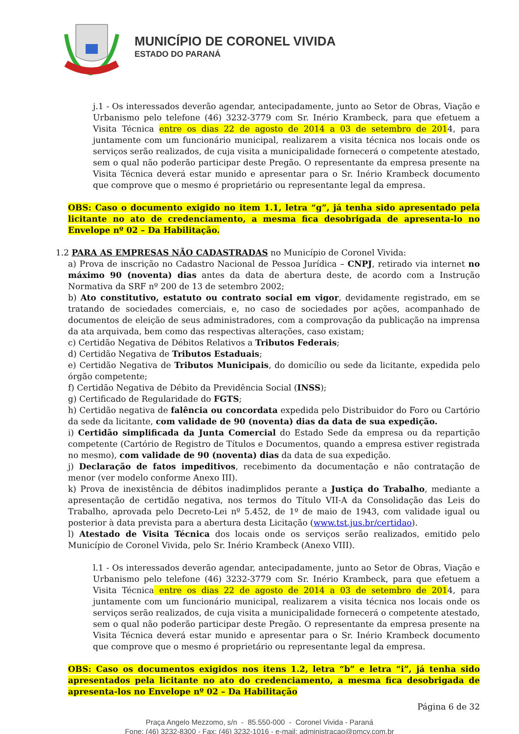MUNICÍPIO DE CORONEL VIVIDA
ESTADO DO PARANÁ
j.1 - Os interessados deverão agendar, antecipadamente, junto ao Setor de Obras, Viação e Urbanismo pelo telefone (46) 3232-3779 com Sr. Inério Krambeck, para que efetuem a Visita Técnica entre os dias 22 de agosto de 2014 a 03 de setembro de 2014, para juntamente com um funcionário municipal, realizarem a visita técnica nos locais onde os serviços serão realizados, de cuja visita a municipalidade fornecerá o competente atestado, sem o qual não poderão participar deste Pregão. O representante da empresa presente na Visita Técnica deverá estar munido e apresentar para o Sr. Inério Krambeck documento que comprove que o mesmo é proprietário ou representante legal da empresa.
OBS: Caso o documento exigido no item 1.1, letra “g”, já tenha sido apresentado pela licitante no ato de credenciamento, a mesma fica desobrigada de apresenta-lo no Envelope nº 02 – Da Habilitação.
1.2 PARA AS EMPRESAS NÃO CADASTRADAS no Município de Coronel Vivida:
a) Prova de inscrição no Cadastro Nacional de Pessoa Jurídica – CNPJ, retirado via internet no máximo 90 (noventa) dias antes da data de abertura deste, de acordo com a Instrução Normativa da SRF nº 200 de 13 de setembro 2002;
b) Ato constitutivo, estatuto ou contrato social em vigor, devidamente registrado, em se tratando de sociedades comerciais, e, no caso de sociedades por ações, acompanhado de documentos de eleição de seus administradores, com a comprovação da publicação na imprensa da ata arquivada, bem como das respectivas alterações, caso existam;
c) Certidão Negativa de Débitos Relativos a Tributos Federais;
d) Certidão Negativa de Tributos Estaduais;
e) Certidão Negativa de Tributos Municipais, do domicílio ou sede da licitante, expedida pelo órgão competente;
f) Certidão Negativa de Débito da Previdência Social (INSS);
g) Certificado de Regularidade do FGTS;
h) Certidão negativa de falência ou concordata expedida pelo Distribuidor do Foro ou Cartório da sede da licitante, com validade de 90 (noventa) dias da data de sua expedição.
i) Certidão simplificada da Junta Comercial do Estado Sede da empresa ou da repartição competente (Cartório de Registro de Títulos e Documentos, quando a empresa estiver registrada no mesmo), com validade de 90 (noventa) dias da data de sua expedição.
j) Declaração de fatos impeditivos, recebimento da documentação e não contratação de menor (ver modelo conforme Anexo III).
k) Prova de inexistência de débitos inadimplidos perante a Justiça do Trabalho, mediante a apresentação de certidão negativa, nos termos do Título VII-A da Consolidação das Leis do Trabalho, aprovada pelo Decreto-Lei nº 5.452, de 1º de maio de 1943, com validade igual ou posterior à data prevista para a abertura desta Licitação (www.tst.jus.br/certidao).
l) Atestado de Visita Técnica dos locais onde os serviços serão realizados, emitido pelo Município de Coronel Vivida, pelo Sr. Inério Krambeck (Anexo VIII).
l.1 - Os interessados deverão agendar, antecipadamente, junto ao Setor de Obras, Viação e Urbanismo pelo telefone (46) 3232-3779 com Sr. Inério Krambeck, para que efetuem a Visita Técnica entre os dias 22 de agosto de 2014 a 03 de setembro de 2014, para juntamente com um funcionário municipal, realizarem a visita técnica nos locais onde os serviços serão realizados, de cuja visita a municipalidade fornecerá o competente atestado, sem o qual não poderão participar deste Pregão. O representante da empresa presente na Visita Técnica deverá estar munido e apresentar para o Sr. Inério Krambeck documento que comprove que o mesmo é proprietário ou representante legal da empresa.
OBS: Caso os documentos exigidos nos itens 1.2, letra “b” e letra “i”, já tenha sido apresentados pela licitante no ato do credenciamento, a mesma fica desobrigada de apresenta-los no Envelope nº 02 – Da Habilitação
Página 6 de 32
Praça Angelo Mezzomo, s/n - 85.550-000 - Coronel Vivida - Paraná
Fone: (46) 3232-8300 - Fax: (46) 3232-1016 - e-mail: administracao@pmcv.com.br